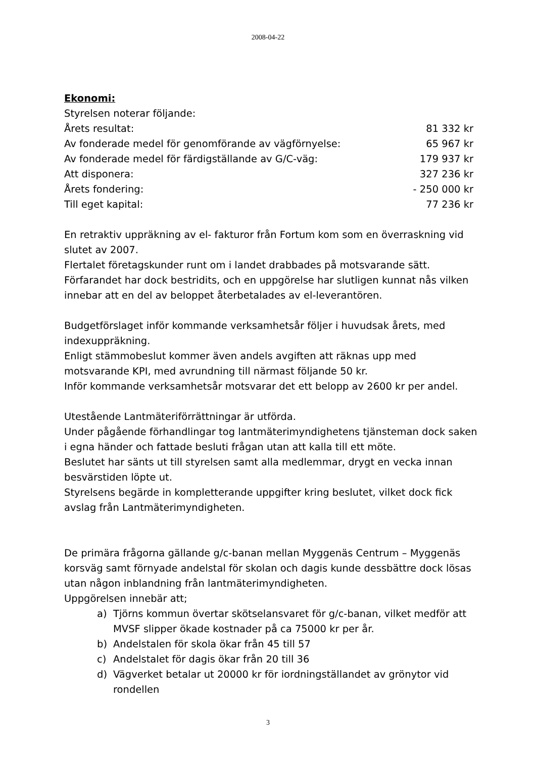2008-04-22
Ekonomi:
Styrelsen noterar följande:
| Årets resultat: | 81 332 kr |
| Av fonderade medel för genomförande av vägförnyelse: | 65 967 kr |
| Av fonderade medel för färdigställande av G/C-väg: | 179 937 kr |
| Att disponera: | 327 236 kr |
| Årets fondering: | - 250 000 kr |
| Till eget kapital: | 77 236 kr |
En retraktiv uppräkning av el- fakturor från Fortum kom som en överraskning vid slutet av 2007.
Flertalet företagskunder runt om i landet drabbades på motsvarande sätt.
Förfarandet har dock bestridits, och en uppgörelse har slutligen kunnat nås vilken innebar att en del av beloppet återbetalades av el-leverantören.
Budgetförslaget inför kommande verksamhetsår följer i huvudsak årets, med indexuppräkning.
Enligt stämmobeslut kommer även andels avgiften att räknas upp med motsvarande KPI, med avrundning till närmast följande 50 kr.
Inför kommande verksamhetsår motsvarar det ett belopp av 2600 kr per andel.
Utestående Lantmäteriförrättningar är utförda.
Under pågående förhandlingar tog lantmäterimyndighetens tjänsteman dock saken i egna händer och fattade besluti frågan utan att kalla till ett möte.
Beslutet har sänts ut till styrelsen samt alla medlemmar, drygt en vecka innan besvärstiden löpte ut.
Styrelsens begärde in kompletterande uppgifter kring beslutet, vilket dock fick avslag från Lantmäterimyndigheten.
De primära frågorna gällande g/c-banan mellan Myggenäs Centrum – Myggenäs korsväg samt förnyade andelstal för skolan och dagis kunde dessbättre dock lösas utan någon inblandning från lantmäterimyndigheten.
Uppgörelsen innebär att;
a) Tjörns kommun övertar skötselansvaret för g/c-banan, vilket medför att MVSF slipper ökade kostnader på ca 75000 kr per år.
b) Andelstalen för skola ökar från 45 till 57
c) Andelstalet för dagis ökar från 20 till 36
d) Vägverket betalar ut 20000 kr för iordningställandet av grönytor vid rondellen
3